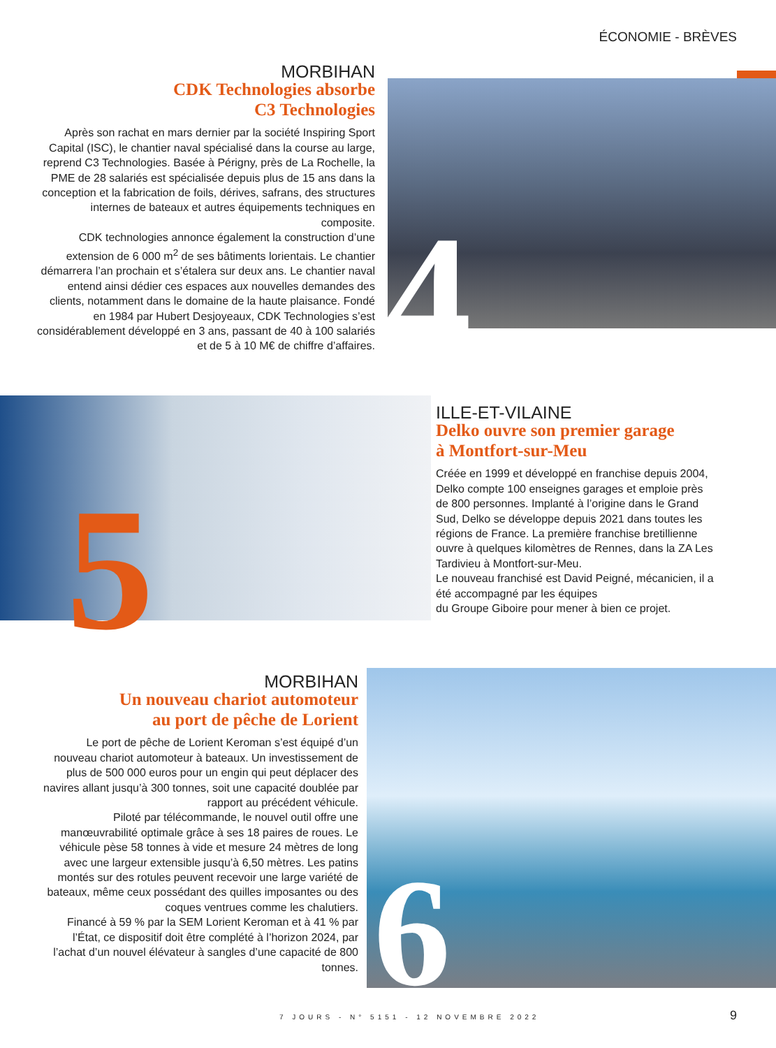ÉCONOMIE - BRÈVES
MORBIHAN
CDK Technologies absorbe
C3 Technologies
Après son rachat en mars dernier par la société Inspiring Sport Capital (ISC), le chantier naval spécialisé dans la course au large, reprend C3 Technologies. Basée à Périgny, près de La Rochelle, la PME de 28 salariés est spécialisée depuis plus de 15 ans dans la conception et la fabrication de foils, dérives, safrans, des structures internes de bateaux et autres équipements techniques en composite.
CDK technologies annonce également la construction d’une extension de 6 000 m<sup>2</sup> de ses bâtiments lorientais. Le chantier démarrera l’an prochain et s’étalera sur deux ans. Le chantier naval entend ainsi dédier ces espaces aux nouvelles demandes des clients, notamment dans le domaine de la haute plaisance. Fondé en 1984 par Hubert Desjoyeaux, CDK Technologies s’est considérablement développé en 3 ans, passant de 40 à 100 salariés et de 5 à 10 M€ de chiffre d’affaires.
4
5
ILLE-ET-VILAINE
Delko ouvre son premier garage
à Montfort-sur-Meu
Créée en 1999 et développé en franchise depuis 2004, Delko compte 100 enseignes garages et emploie près de 800 personnes. Implanté à l’origine dans le Grand Sud, Delko se développe depuis 2021 dans toutes les régions de France. La première franchise bretillienne ouvre à quelques kilomètres de Rennes, dans la ZA Les Tardivieu à Montfort-sur-Meu.
Le nouveau franchisé est David Peigné, mécanicien, il a été accompagné par les équipes
du Groupe Giboire pour mener à bien ce projet.
MORBIHAN
Un nouveau chariot automoteur
au port de pêche de Lorient
Le port de pêche de Lorient Keroman s’est équipé d’un nouveau chariot automoteur à bateaux. Un investissement de plus de 500 000 euros pour un engin qui peut déplacer des navires allant jusqu’à 300 tonnes, soit une capacité doublée par rapport au précédent véhicule.
Piloté par télécommande, le nouvel outil offre une manœuvrabilité optimale grâce à ses 18 paires de roues. Le véhicule pèse 58 tonnes à vide et mesure 24 mètres de long avec une largeur extensible jusqu’à 6,50 mètres. Les patins montés sur des rotules peuvent recevoir une large variété de bateaux, même ceux possédant des quilles imposantes ou des coques ventrues comme les chalutiers.
Financé à 59 % par la SEM Lorient Keroman et à 41 % par l’État, ce dispositif doit être complété à l’horizon 2024, par l’achat d’un nouvel élévateur à sangles d’une capacité de 800 tonnes.
6
7 JOURS - N° 5151 - 12 NOVEMBRE 2022
9